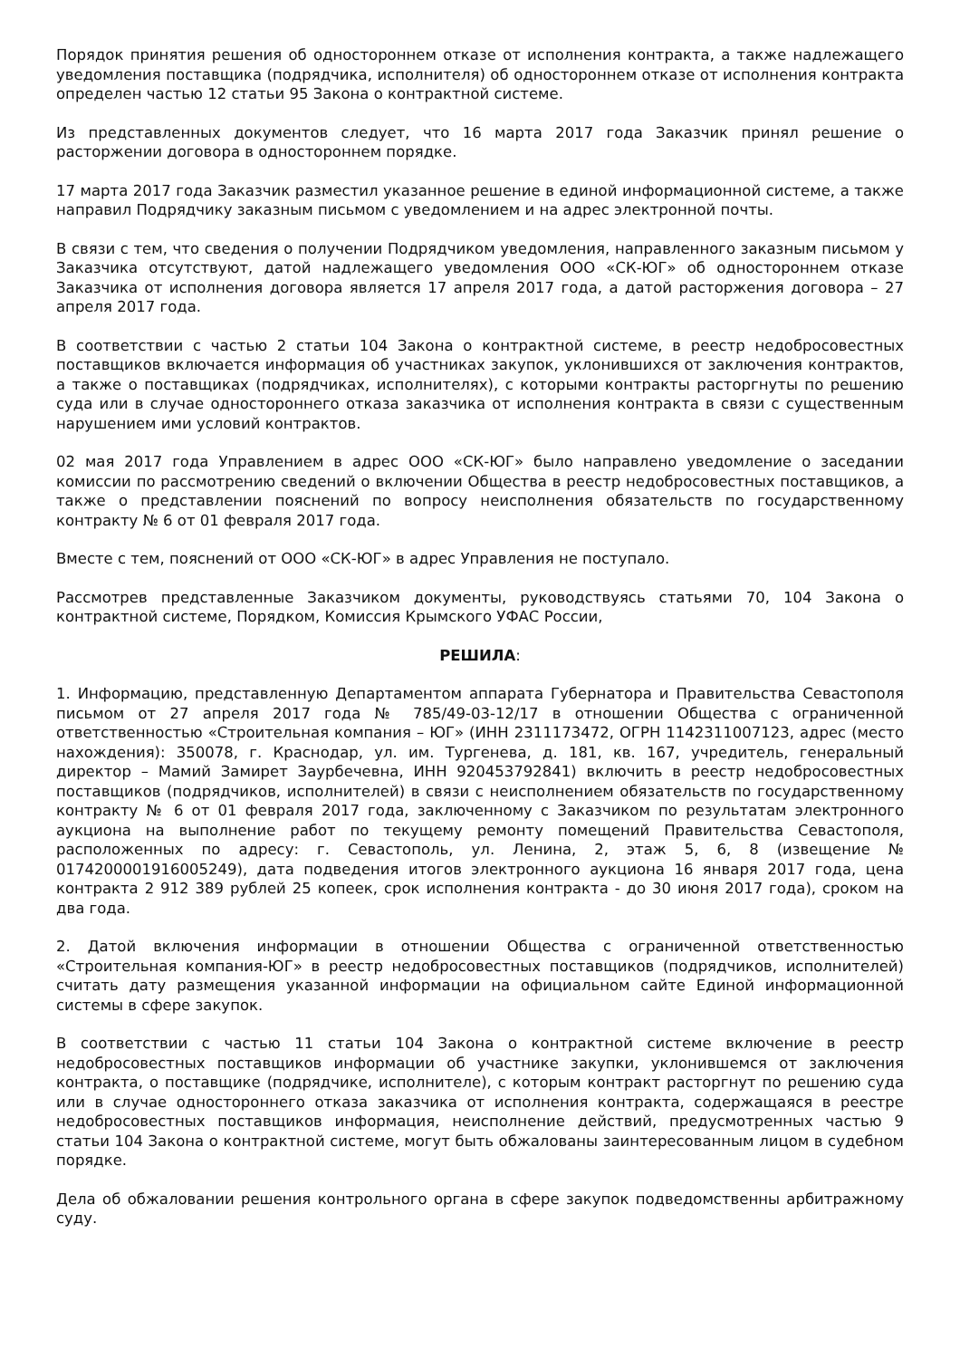Порядок принятия решения об одностороннем отказе от исполнения контракта, а также надлежащего уведомления поставщика (подрядчика, исполнителя) об одностороннем отказе от исполнения контракта определен частью 12 статьи 95 Закона о контрактной системе.
Из представленных документов следует, что 16 марта 2017 года Заказчик принял решение о расторжении договора в одностороннем порядке.
17 марта 2017 года Заказчик разместил указанное решение в единой информационной системе, а также направил Подрядчику заказным письмом с уведомлением и на адрес электронной почты.
В связи с тем, что сведения о получении Подрядчиком уведомления, направленного заказным письмом у Заказчика отсутствуют, датой надлежащего уведомления ООО «СК-ЮГ» об одностороннем отказе Заказчика от исполнения договора является 17 апреля 2017 года, а датой расторжения договора – 27 апреля 2017 года.
В соответствии с частью 2 статьи 104 Закона о контрактной системе, в реестр недобросовестных поставщиков включается информация об участниках закупок, уклонившихся от заключения контрактов, а также о поставщиках (подрядчиках, исполнителях), с которыми контракты расторгнуты по решению суда или в случае одностороннего отказа заказчика от исполнения контракта в связи с существенным нарушением ими условий контрактов.
02 мая 2017 года Управлением в адрес ООО «СК-ЮГ» было направлено уведомление о заседании комиссии по рассмотрению сведений о включении Общества в реестр недобросовестных поставщиков, а также о представлении пояснений по вопросу неисполнения обязательств по государственному контракту № 6 от 01 февраля 2017 года.
Вместе с тем, пояснений от ООО «СК-ЮГ» в адрес Управления не поступало.
Рассмотрев представленные Заказчиком документы, руководствуясь статьями 70, 104 Закона о контрактной системе, Порядком, Комиссия Крымского УФАС России,
РЕШИЛА:
1. Информацию, представленную Департаментом аппарата Губернатора и Правительства Севастополя письмом от 27 апреля 2017 года № 785/49-03-12/17 в отношении Общества с ограниченной ответственностью «Строительная компания – ЮГ» (ИНН 2311173472, ОГРН 1142311007123, адрес (место нахождения): 350078, г. Краснодар, ул. им. Тургенева, д. 181, кв. 167, учредитель, генеральный директор – Мамий Замирет Заурбечевна, ИНН 920453792841) включить в реестр недобросовестных поставщиков (подрядчиков, исполнителей) в связи с неисполнением обязательств по государственному контракту № 6 от 01 февраля 2017 года, заключенному с Заказчиком по результатам электронного аукциона на выполнение работ по текущему ремонту помещений Правительства Севастополя, расположенных по адресу: г. Севастополь, ул. Ленина, 2, этаж 5, 6, 8 (извещение № 0174200001916005249), дата подведения итогов электронного аукциона 16 января 2017 года, цена контракта 2 912 389 рублей 25 копеек, срок исполнения контракта - до 30 июня 2017 года), сроком на два года.
2. Датой включения информации в отношении Общества с ограниченной ответственностью «Строительная компания-ЮГ» в реестр недобросовестных поставщиков (подрядчиков, исполнителей) считать дату размещения указанной информации на официальном сайте Единой информационной системы в сфере закупок.
В соответствии с частью 11 статьи 104 Закона о контрактной системе включение в реестр недобросовестных поставщиков информации об участнике закупки, уклонившемся от заключения контракта, о поставщике (подрядчике, исполнителе), с которым контракт расторгнут по решению суда или в случае одностороннего отказа заказчика от исполнения контракта, содержащаяся в реестре недобросовестных поставщиков информация, неисполнение действий, предусмотренных частью 9 статьи 104 Закона о контрактной системе, могут быть обжалованы заинтересованным лицом в судебном порядке.
Дела об обжаловании решения контрольного органа в сфере закупок подведомственны арбитражному суду.